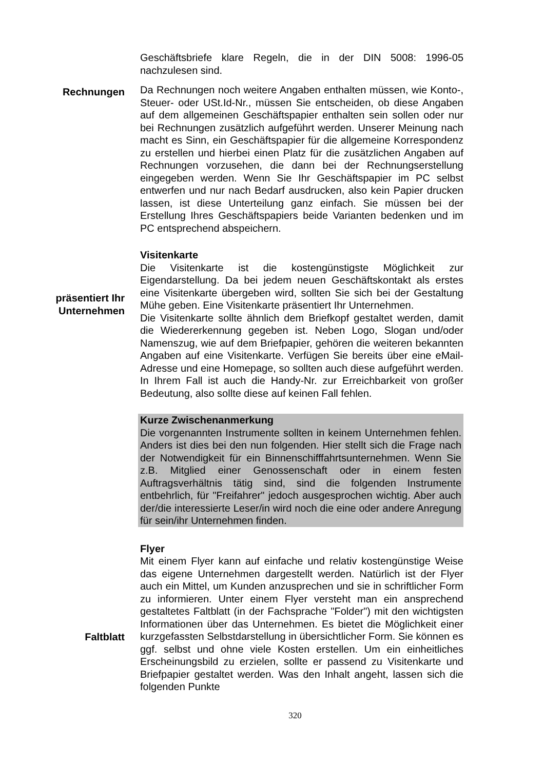Geschäftsbriefe klare Regeln, die in der DIN 5008: 1996-05 nachzulesen sind.
Rechnungen
Da Rechnungen noch weitere Angaben enthalten müssen, wie Konto-, Steuer- oder USt.Id-Nr., müssen Sie entscheiden, ob diese Angaben auf dem allgemeinen Geschäftspapier enthalten sein sollen oder nur bei Rechnungen zusätzlich aufgeführt werden. Unserer Meinung nach macht es Sinn, ein Geschäftspapier für die allgemeine Korrespondenz zu erstellen und hierbei einen Platz für die zusätzlichen Angaben auf Rechnungen vorzusehen, die dann bei der Rechnungserstellung eingegeben werden. Wenn Sie Ihr Geschäftspapier im PC selbst entwerfen und nur nach Bedarf ausdrucken, also kein Papier drucken lassen, ist diese Unterteilung ganz einfach. Sie müssen bei der Erstellung Ihres Geschäftspapiers beide Varianten bedenken und im PC entsprechend abspeichern.
präsentiert Ihr Unternehmen
Visitenkarte
Die Visitenkarte ist die kostengünstigste Möglichkeit zur Eigendarstellung. Da bei jedem neuen Geschäftskontakt als erstes eine Visitenkarte übergeben wird, sollten Sie sich bei der Gestaltung Mühe geben. Eine Visitenkarte präsentiert Ihr Unternehmen.
Die Visitenkarte sollte ähnlich dem Briefkopf gestaltet werden, damit die Wiedererkennung gegeben ist. Neben Logo, Slogan und/oder Namenszug, wie auf dem Briefpapier, gehören die weiteren bekannten Angaben auf eine Visitenkarte. Verfügen Sie bereits über eine eMail-Adresse und eine Homepage, so sollten auch diese aufgeführt werden. In Ihrem Fall ist auch die Handy-Nr. zur Erreichbarkeit von großer Bedeutung, also sollte diese auf keinen Fall fehlen.
Kurze Zwischenanmerkung
Die vorgenannten Instrumente sollten in keinem Unternehmen fehlen. Anders ist dies bei den nun folgenden. Hier stellt sich die Frage nach der Notwendigkeit für ein Binnenschifffahrtsunternehmen. Wenn Sie z.B. Mitglied einer Genossenschaft oder in einem festen Auftragsverhältnis tätig sind, sind die folgenden Instrumente entbehrlich, für "Freifahrer" jedoch ausgesprochen wichtig. Aber auch der/die interessierte Leser/in wird noch die eine oder andere Anregung für sein/ihr Unternehmen finden.
Faltblatt
Flyer
Mit einem Flyer kann auf einfache und relativ kostengünstige Weise das eigene Unternehmen dargestellt werden. Natürlich ist der Flyer auch ein Mittel, um Kunden anzusprechen und sie in schriftlicher Form zu informieren. Unter einem Flyer versteht man ein ansprechend gestaltetes Faltblatt (in der Fachsprache "Folder") mit den wichtigsten Informationen über das Unternehmen. Es bietet die Möglichkeit einer kurzgefassten Selbstdarstellung in übersichtlicher Form. Sie können es ggf. selbst und ohne viele Kosten erstellen. Um ein einheitliches Erscheinungsbild zu erzielen, sollte er passend zu Visitenkarte und Briefpapier gestaltet werden. Was den Inhalt angeht, lassen sich die folgenden Punkte
320